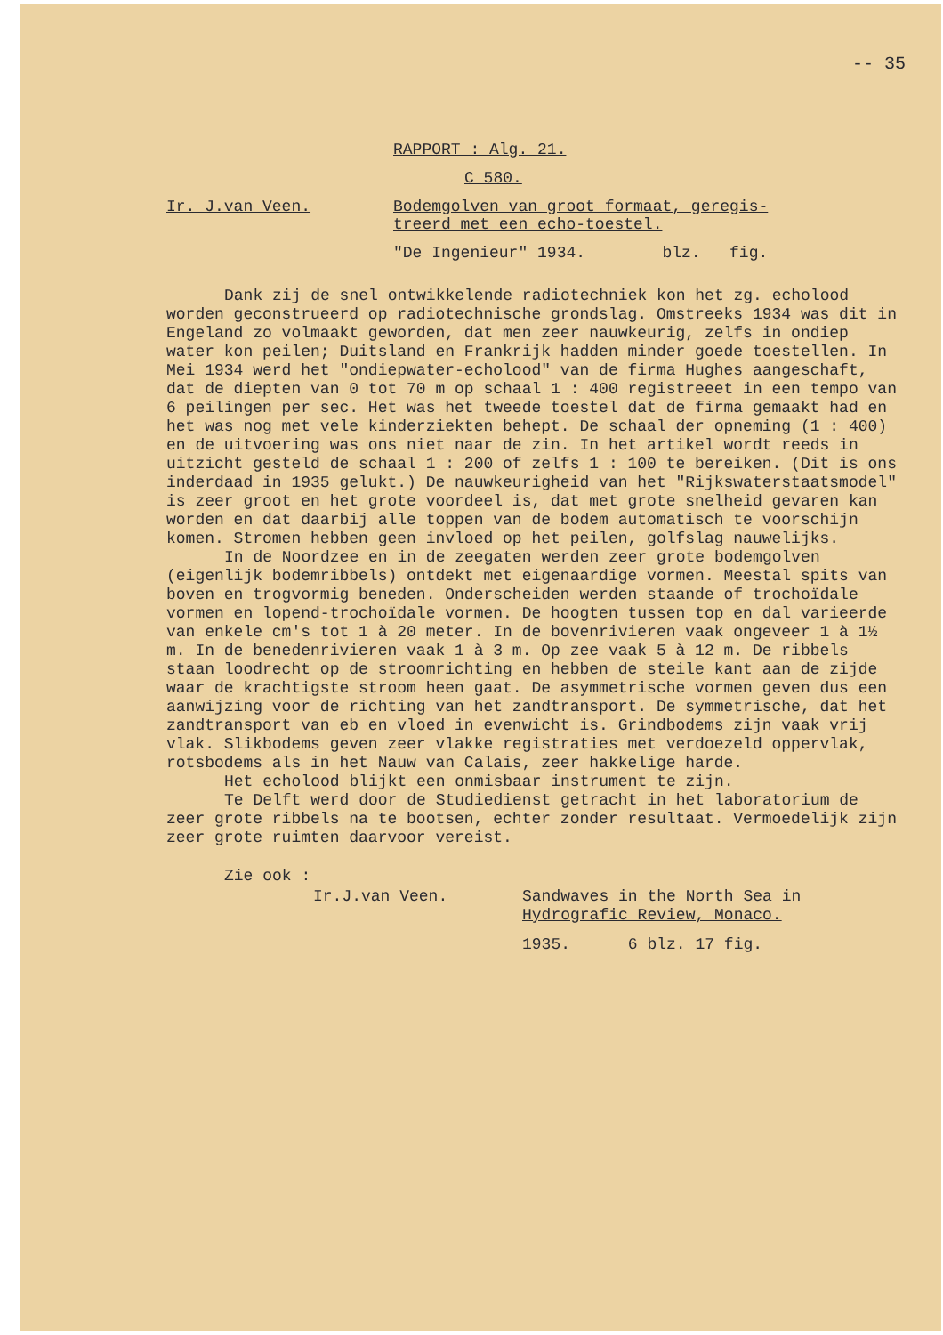-- 35
RAPPORT : Alg. 21.
C 580.
Ir. J.van Veen. Bodemgolven van groot formaat, geregis-
treerd met een echo-toestel.
"De Ingenieur" 1934. blz. fig.
Dank zij de snel ontwikkelende radiotechniek kon het zg. echolood worden geconstrueerd op radiotechnische grondslag. Omstreeks 1934 was dit in Engeland zo volmaakt geworden, dat men zeer nauwkeurig, zelfs in ondiep water kon peilen; Duitsland en Frankrijk hadden minder goede toestellen. In Mei 1934 werd het "ondiepwater-echolood" van de firma Hughes aangeschaft, dat de diepten van 0 tot 70 m op schaal 1 : 400 registreeet in een tempo van 6 peilingen per sec. Het was het tweede toestel dat de firma gemaakt had en het was nog met vele kinderziekten behept. De schaal der opneming (1 : 400) en de uitvoering was ons niet naar de zin. In het artikel wordt reeds in uitzicht gesteld de schaal 1 : 200 of zelfs 1 : 100 te bereiken. (Dit is ons inderdaad in 1935 gelukt.) De nauwkeurigheid van het "Rijkswaterstaatsmodel" is zeer groot en het grote voordeel is, dat met grote snelheid gevaren kan worden en dat daarbij alle toppen van de bodem automatisch te voorschijn komen. Stromen hebben geen invloed op het peilen, golfslag nauwelijks.
In de Noordzee en in de zeegaten werden zeer grote bodemgolven (eigenlijk bodemribbels) ontdekt met eigenaardige vormen. Meestal spits van boven en trogvormig beneden. Onderscheiden werden staande of trochoïdale vormen en lopend-trochoïdale vormen. De hoogten tussen top en dal varieerde van enkele cm's tot 1 à 20 meter. In de bovenrivieren vaak ongeveer 1 à 1½ m. In de benedenrivieren vaak 1 à 3 m. Op zee vaak 5 à 12 m. De ribbels staan loodrecht op de stroomrichting en hebben de steile kant aan de zijde waar de krachtigste stroom heen gaat. De asymmetrische vormen geven dus een aanwijzing voor de richting van het zandtransport. De symmetrische, dat het zandtransport van eb en vloed in evenwicht is. Grindbodems zijn vaak vrij vlak. Slikbodems geven zeer vlakke registraties met verdoezeld oppervlak, rotsbodems als in het Nauw van Calais, zeer hakkelige harde.
Het echolood blijkt een onmisbaar instrument te zijn.
Te Delft werd door de Studiedienst getracht in het laboratorium de zeer grote ribbels na te bootsen, echter zonder resultaat. Vermoedelijk zijn zeer grote ruimten daarvoor vereist.
Zie ook :
Ir.J.van Veen. Sandwaves in the North Sea in
Hydrografic Review, Monaco.
1935. 6 blz. 17 fig.